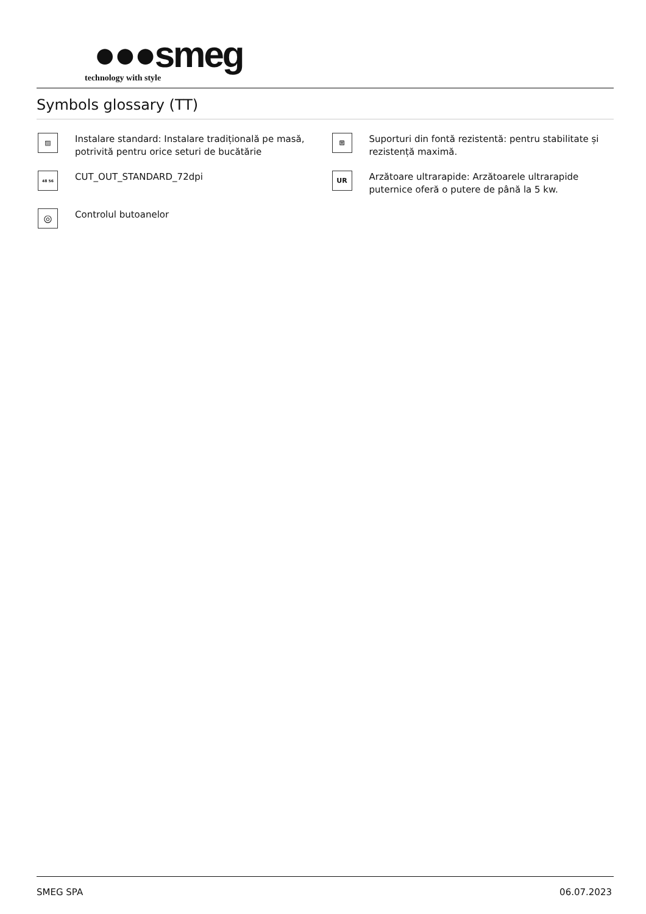●●●smeg
technology with style
Symbols glossary (TT)
▨
Instalare standard: Instalare tradițională pe masă, potrivită pentru orice seturi de bucătărie
⊞
Suporturi din fontă rezistentă: pentru stabilitate și rezistență maximă.
48 56
CUT_OUT_STANDARD_72dpi
UR
Arzătoare ultrarapide: Arzătoarele ultrarapide puternice oferă o putere de până la 5 kw.
◎
Controlul butoanelor
SMEG SPA 06.07.2023